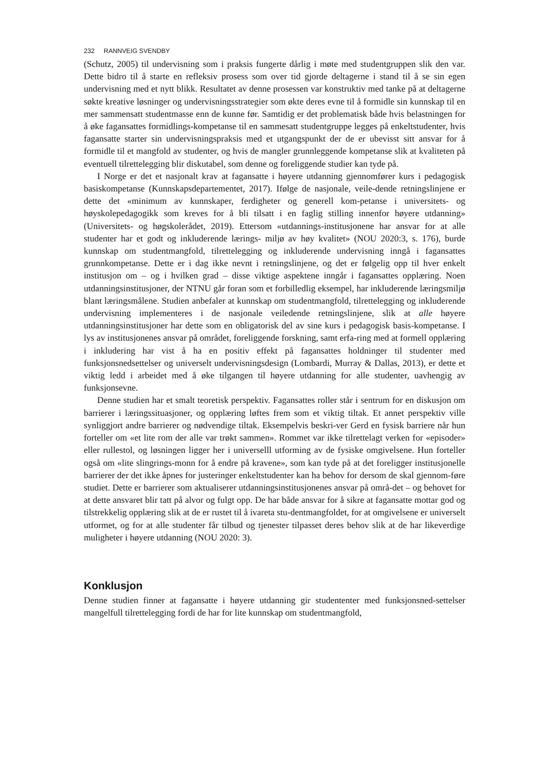232 RANNVEIG SVENDBY
(Schutz, 2005) til undervisning som i praksis fungerte dårlig i møte med studentgruppen slik den var. Dette bidro til å starte en refleksiv prosess som over tid gjorde deltagerne i stand til å se sin egen undervisning med et nytt blikk. Resultatet av denne prosessen var konstruktiv med tanke på at deltagerne søkte kreative løsninger og undervisningsstrategier som økte deres evne til å formidle sin kunnskap til en mer sammensatt studentmasse enn de kunne før. Samtidig er det problematisk både hvis belastningen for å øke fagansattes formidlings-kompetanse til en sammesatt studentgruppe legges på enkeltstudenter, hvis fagansatte starter sin undervisningspraksis med et utgangspunkt der de er ubevisst sitt ansvar for å formidle til et mangfold av studenter, og hvis de mangler grunnleggende kompetanse slik at kvaliteten på eventuell tilrettelegging blir diskutabel, som denne og foreliggende studier kan tyde på.
I Norge er det et nasjonalt krav at fagansatte i høyere utdanning gjennomfører kurs i pedagogisk basiskompetanse (Kunnskapsdepartementet, 2017). Ifølge de nasjonale, veile-dende retningslinjene er dette det «minimum av kunnskaper, ferdigheter og generell kom-petanse i universitets- og høyskolepedagogikk som kreves for å bli tilsatt i en faglig stilling innenfor høyere utdanning» (Universitets- og høgskolerådet, 2019). Ettersom «utdannings-institusjonene har ansvar for at alle studenter har et godt og inkluderende lærings- miljø av høy kvalitet» (NOU 2020:3, s. 176), burde kunnskap om studentmangfold, tilrettelegging og inkluderende undervisning inngå i fagansattes grunnkompetanse. Dette er i dag ikke nevnt i retningslinjene, og det er følgelig opp til hver enkelt institusjon om – og i hvilken grad – disse viktige aspektene inngår i fagansattes opplæring. Noen utdanningsinstitusjoner, der NTNU går foran som et forbilledlig eksempel, har inkluderende læringsmiljø blant læringsmålene. Studien anbefaler at kunnskap om studentmangfold, tilrettelegging og inkluderende undervisning implementeres i de nasjonale veiledende retningslinjene, slik at alle høyere utdanningsinstitusjoner har dette som en obligatorisk del av sine kurs i pedagogisk basis-kompetanse. I lys av institusjonenes ansvar på området, foreliggende forskning, samt erfa-ring med at formell opplæring i inkludering har vist å ha en positiv effekt på fagansattes holdninger til studenter med funksjonsnedsettelser og universelt undervisningsdesign (Lombardi, Murray & Dallas, 2013), er dette et viktig ledd i arbeidet med å øke tilgangen til høyere utdanning for alle studenter, uavhengig av funksjonsevne.
Denne studien har et smalt teoretisk perspektiv. Fagansattes roller står i sentrum for en diskusjon om barrierer i læringssituasjoner, og opplæring løftes frem som et viktig tiltak. Et annet perspektiv ville synliggjort andre barrierer og nødvendige tiltak. Eksempelvis beskri-ver Gerd en fysisk barriere når hun forteller om «et lite rom der alle var trøkt sammen». Rommet var ikke tilrettelagt verken for «episoder» eller rullestol, og løsningen ligger her i universelll utforming av de fysiske omgivelsene. Hun forteller også om «lite slingrings-monn for å endre på kravene», som kan tyde på at det foreligger institusjonelle barrierer der det ikke åpnes for justeringer enkeltstudenter kan ha behov for dersom de skal gjennom-føre studiet. Dette er barrierer som aktualiserer utdanningsinstitusjonenes ansvar på områ-det – og behovet for at dette ansvaret blir tatt på alvor og fulgt opp. De har både ansvar for å sikre at fagansatte mottar god og tilstrekkelig opplæring slik at de er rustet til å ivareta stu-dentmangfoldet, for at omgivelsene er universelt utformet, og for at alle studenter får tilbud og tjenester tilpasset deres behov slik at de har likeverdige muligheter i høyere utdanning (NOU 2020: 3).
Konklusjon
Denne studien finner at fagansatte i høyere utdanning gir studententer med funksjonsned-settelser mangelfull tilrettelegging fordi de har for lite kunnskap om studentmangfold,